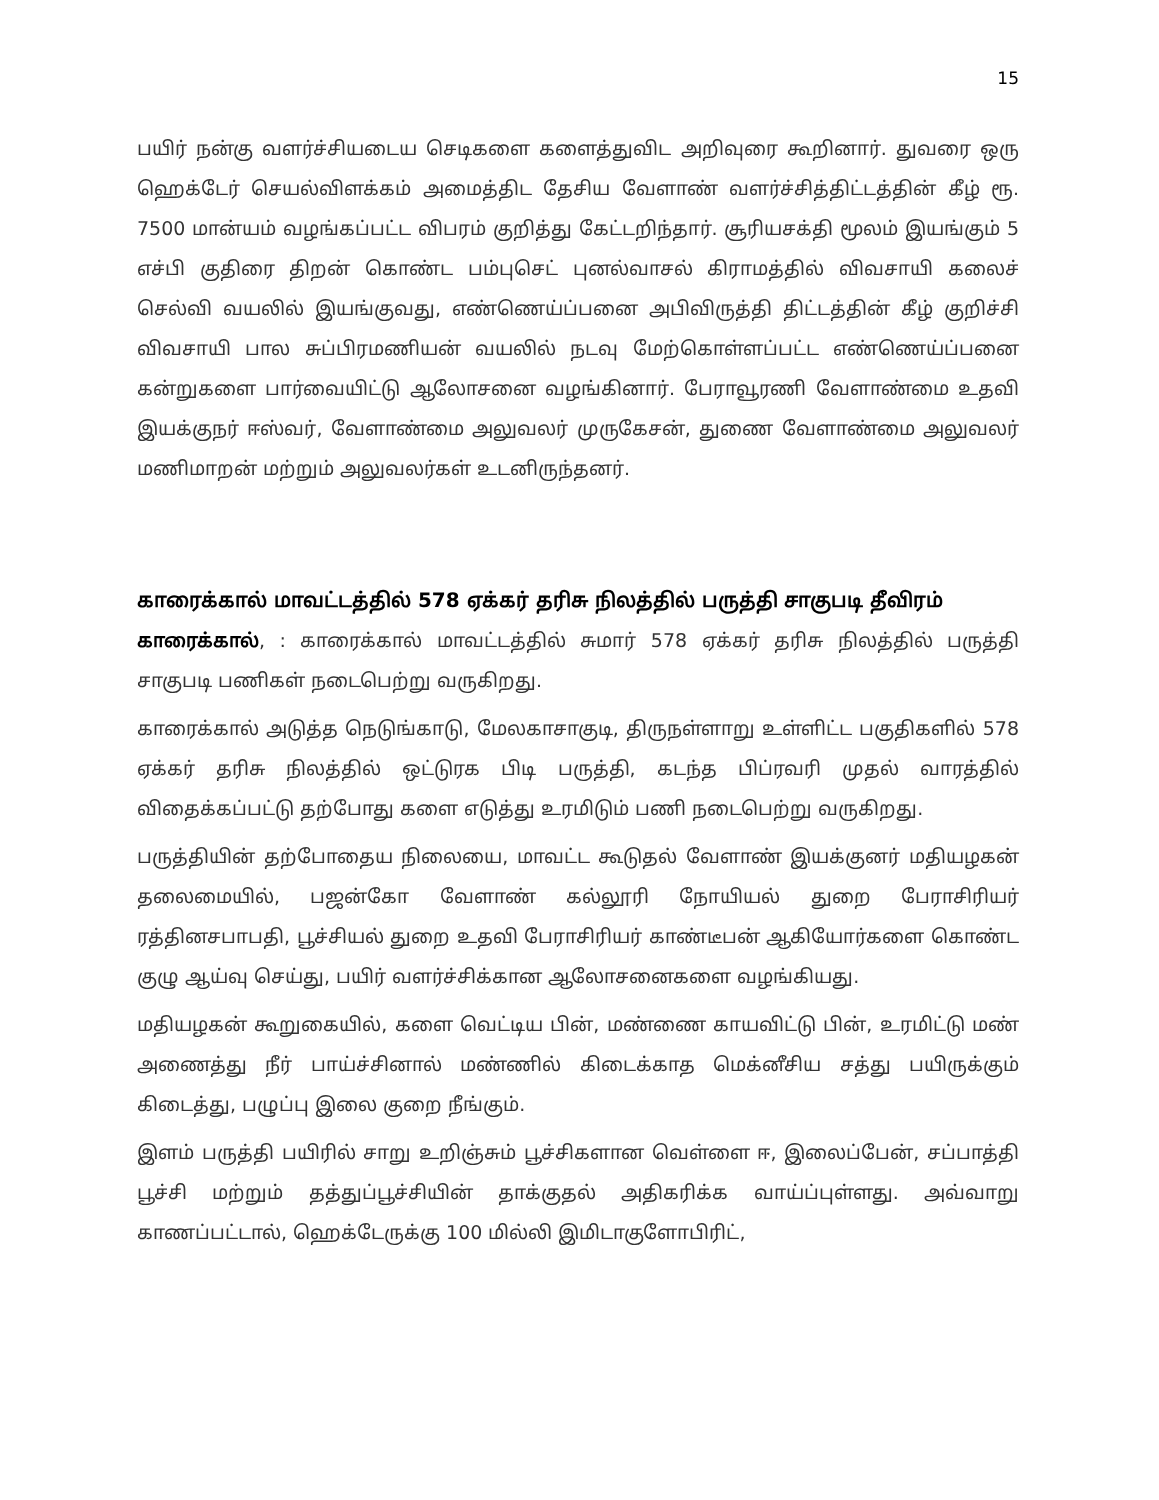15
பயிர் நன்கு வளர்ச்சியடைய செடிகளை களைத்துவிட அறிவுரை கூறினார். துவரை ஒரு ஹெக்டேர் செயல்விளக்கம் அமைத்திட தேசிய வேளாண் வளர்ச்சித்திட்டத்தின் கீழ் ரூ. 7500 மான்யம் வழங்கப்பட்ட விபரம் குறித்து கேட்டறிந்தார். சூரியசக்தி மூலம் இயங்கும் 5 எச்பி குதிரை திறன் கொண்ட பம்புசெட் புனல்வாசல் கிராமத்தில் விவசாயி கலைச் செல்வி வயலில் இயங்குவது, எண்ணெய்ப்பனை அபிவிருத்தி திட்டத்தின் கீழ் குறிச்சி விவசாயி பால சுப்பிரமணியன் வயலில் நடவு மேற்கொள்ளப்பட்ட எண்ணெய்ப்பனை கன்றுகளை பார்வையிட்டு ஆலோசனை வழங்கினார். பேராவூரணி வேளாண்மை உதவி இயக்குநர் ஈஸ்வர், வேளாண்மை அலுவலர் முருகேசன், துணை வேளாண்மை அலுவலர் மணிமாறன் மற்றும் அலுவலர்கள் உடனிருந்தனர்.
காரைக்கால் மாவட்டத்தில் 578 ஏக்கர் தரிசு நிலத்தில் பருத்தி சாகுபடி தீவிரம்
காரைக்கால், : காரைக்கால் மாவட்டத்தில் சுமார் 578 ஏக்கர் தரிசு நிலத்தில் பருத்தி சாகுபடி பணிகள் நடைபெற்று வருகிறது.
காரைக்கால் அடுத்த நெடுங்காடு, மேலகாசாகுடி, திருநள்ளாறு உள்ளிட்ட பகுதிகளில் 578 ஏக்கர் தரிசு நிலத்தில் ஒட்டுரக பிடி பருத்தி, கடந்த பிப்ரவரி முதல் வாரத்தில் விதைக்கப்பட்டு தற்போது களை எடுத்து உரமிடும் பணி நடைபெற்று வருகிறது.
பருத்தியின் தற்போதைய நிலையை, மாவட்ட கூடுதல் வேளாண் இயக்குனர் மதியழகன் தலைமையில், பஜன்கோ வேளாண் கல்லூரி நோயியல் துறை பேராசிரியர் ரத்தினசபாபதி, பூச்சியல் துறை உதவி பேராசிரியர் காண்டீபன் ஆகியோர்களை கொண்ட குழு ஆய்வு செய்து, பயிர் வளர்ச்சிக்கான ஆலோசனைகளை வழங்கியது.
மதியழகன் கூறுகையில், களை வெட்டிய பின், மண்ணை காயவிட்டு பின், உரமிட்டு மண் அணைத்து நீர் பாய்ச்சினால் மண்ணில் கிடைக்காத மெக்னீசிய சத்து பயிருக்கும் கிடைத்து, பழுப்பு இலை குறை நீங்கும்.
இளம் பருத்தி பயிரில் சாறு உறிஞ்சும் பூச்சிகளான வெள்ளை ஈ, இலைப்பேன், சப்பாத்தி பூச்சி மற்றும் தத்துப்பூச்சியின் தாக்குதல் அதிகரிக்க வாய்ப்புள்ளது. அவ்வாறு காணப்பட்டால், ஹெக்டேருக்கு 100 மில்லி இமிடாகுளோபிரிட்,